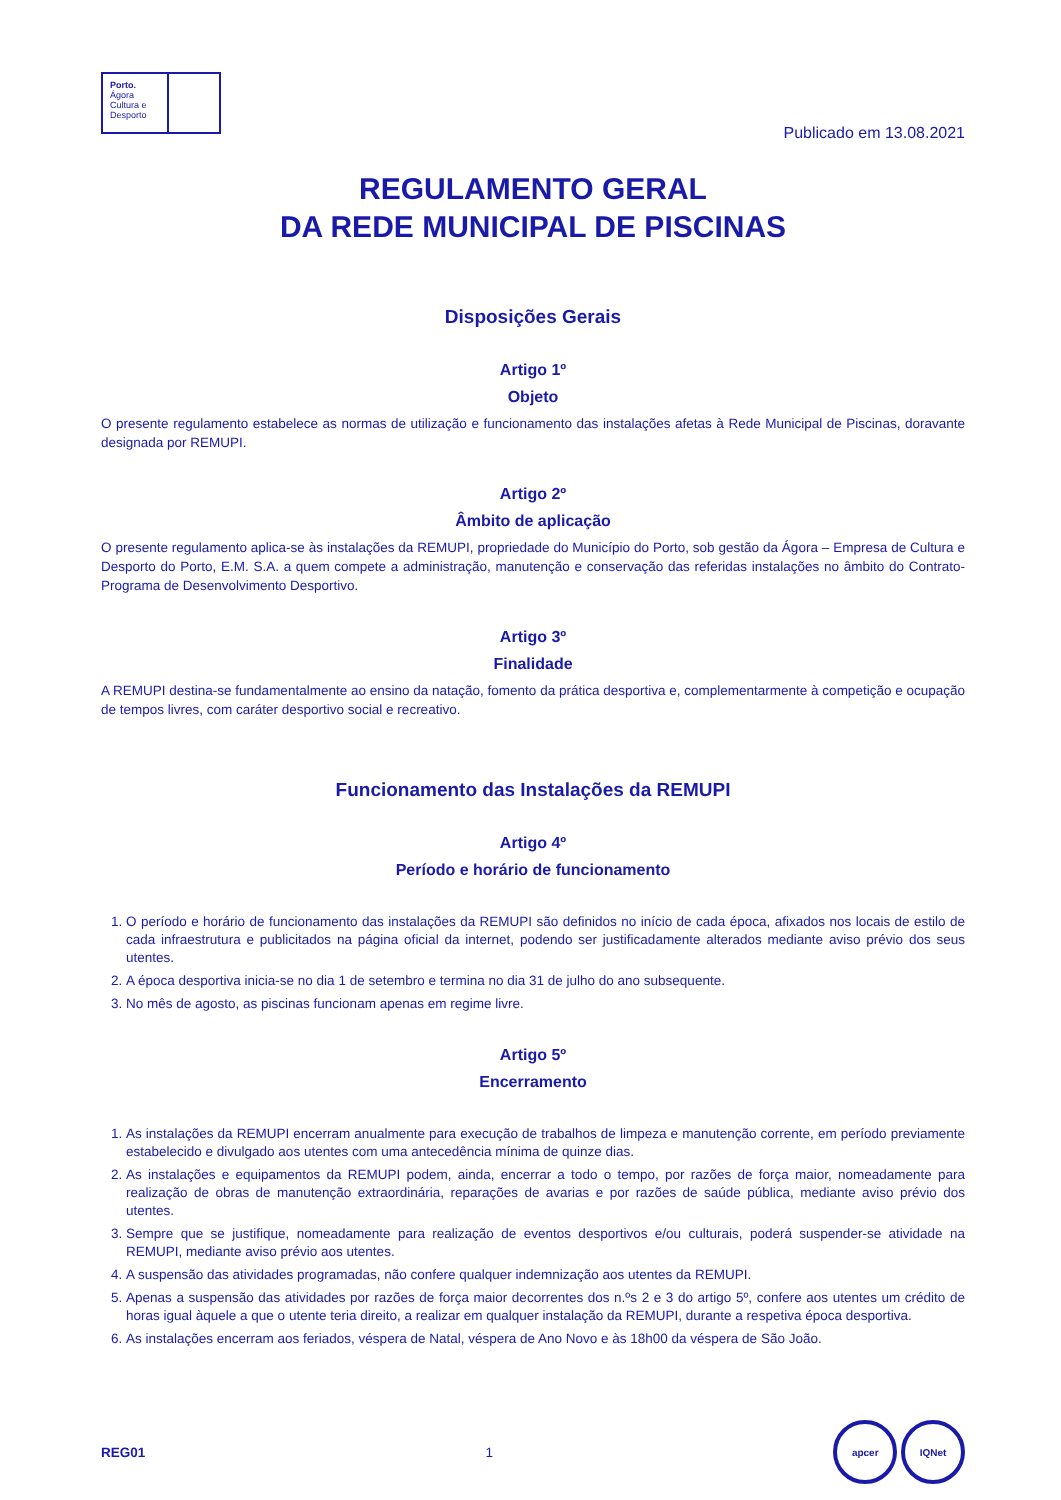Porto.
Ágora
Cultura e
Desporto
Publicado em 13.08.2021
REGULAMENTO GERAL
DA REDE MUNICIPAL DE PISCINAS
Disposições Gerais
Artigo 1º
Objeto
O presente regulamento estabelece as normas de utilização e funcionamento das instalações afetas à Rede Municipal de Piscinas, doravante designada por REMUPI.
Artigo 2º
Âmbito de aplicação
O presente regulamento aplica-se às instalações da REMUPI, propriedade do Município do Porto, sob gestão da Ágora – Empresa de Cultura e Desporto do Porto, E.M. S.A. a quem compete a administração, manutenção e conservação das referidas instalações no âmbito do Contrato-Programa de Desenvolvimento Desportivo.
Artigo 3º
Finalidade
A REMUPI destina-se fundamentalmente ao ensino da natação, fomento da prática desportiva e, complementarmente à competição e ocupação de tempos livres, com caráter desportivo social e recreativo.
Funcionamento das Instalações da REMUPI
Artigo 4º
Período e horário de funcionamento
1. O período e horário de funcionamento das instalações da REMUPI são definidos no início de cada época, afixados nos locais de estilo de cada infraestrutura e publicitados na página oficial da internet, podendo ser justificadamente alterados mediante aviso prévio dos seus utentes.
2. A época desportiva inicia-se no dia 1 de setembro e termina no dia 31 de julho do ano subsequente.
3. No mês de agosto, as piscinas funcionam apenas em regime livre.
Artigo 5º
Encerramento
1. As instalações da REMUPI encerram anualmente para execução de trabalhos de limpeza e manutenção corrente, em período previamente estabelecido e divulgado aos utentes com uma antecedência mínima de quinze dias.
2. As instalações e equipamentos da REMUPI podem, ainda, encerrar a todo o tempo, por razões de força maior, nomeadamente para realização de obras de manutenção extraordinária, reparações de avarias e por razões de saúde pública, mediante aviso prévio dos utentes.
3. Sempre que se justifique, nomeadamente para realização de eventos desportivos e/ou culturais, poderá suspender-se atividade na REMUPI, mediante aviso prévio aos utentes.
4. A suspensão das atividades programadas, não confere qualquer indemnização aos utentes da REMUPI.
5. Apenas a suspensão das atividades por razões de força maior decorrentes dos n.ºs 2 e 3 do artigo 5º, confere aos utentes um crédito de horas igual àquele a que o utente teria direito, a realizar em qualquer instalação da REMUPI, durante a respetiva época desportiva.
6. As instalações encerram aos feriados, véspera de Natal, véspera de Ano Novo e às 18h00 da véspera de São João.
REG01 1 apcer IQNet